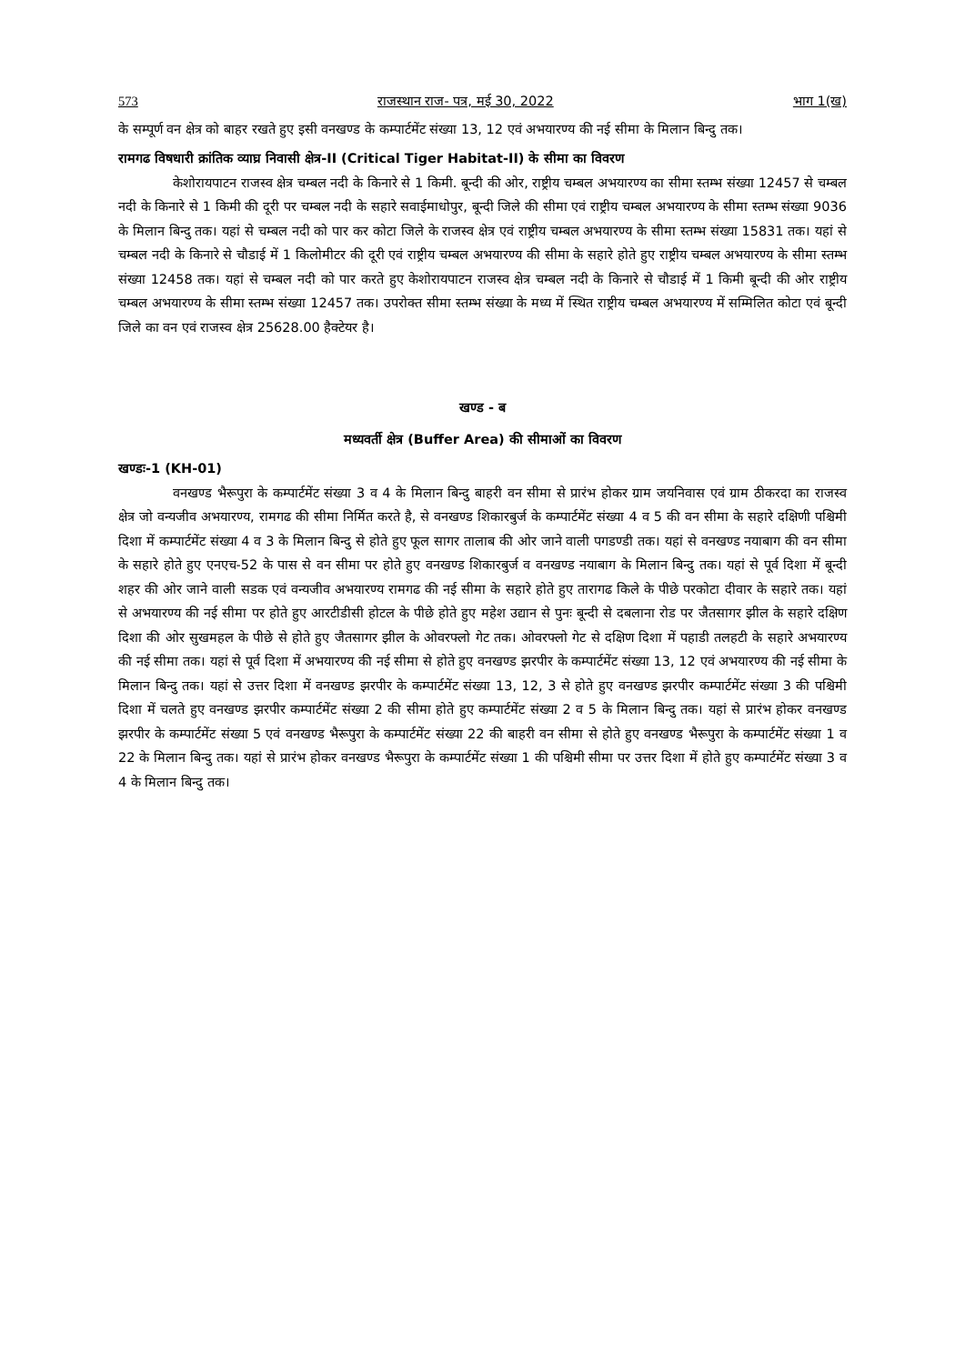573 राजस्थान राज- पत्र, मई 30, 2022 भाग 1(ख)
के सम्पूर्ण वन क्षेत्र को बाहर रखते हुए इसी वनखण्ड के कम्पार्टमेंट संख्या 13, 12 एवं अभयारण्य की नई सीमा के मिलान बिन्दु तक।
रामगढ विषधारी क्रांतिक व्याघ्र निवासी क्षेत्र-II (Critical Tiger Habitat-II) के सीमा का विवरण
केशोरायपाटन राजस्व क्षेत्र चम्बल नदी के किनारे से 1 किमी. बून्दी की ओर, राष्ट्रीय चम्बल अभयारण्य का सीमा स्तम्भ संख्या 12457 से चम्बल नदी के किनारे से 1 किमी की दूरी पर चम्बल नदी के सहारे सवाईमाधोपुर, बून्दी जिले की सीमा एवं राष्ट्रीय चम्बल अभयारण्य के सीमा स्तम्भ संख्या 9036 के मिलान बिन्दु तक। यहां से चम्बल नदी को पार कर कोटा जिले के राजस्व क्षेत्र एवं राष्ट्रीय चम्बल अभयारण्य के सीमा स्तम्भ संख्या 15831 तक। यहां से चम्बल नदी के किनारे से चौडाई में 1 किलोमीटर की दूरी एवं राष्ट्रीय चम्बल अभयारण्य की सीमा के सहारे होते हुए राष्ट्रीय चम्बल अभयारण्य के सीमा स्तम्भ संख्या 12458 तक। यहां से चम्बल नदी को पार करते हुए केशोरायपाटन राजस्व क्षेत्र चम्बल नदी के किनारे से चौडाई में 1 किमी बून्दी की ओर राष्ट्रीय चम्बल अभयारण्य के सीमा स्तम्भ संख्या 12457 तक। उपरोक्त सीमा स्तम्भ संख्या के मध्य में स्थित राष्ट्रीय चम्बल अभयारण्य में सम्मिलित कोटा एवं बून्दी जिले का वन एवं राजस्व क्षेत्र 25628.00 हैक्टेयर है।
खण्ड - ब
मध्यवर्ती क्षेत्र (Buffer Area) की सीमाओं का विवरण
खण्डः-1 (KH-01)
वनखण्ड भैरूपुरा के कम्पार्टमेंट संख्या 3 व 4 के मिलान बिन्दु बाहरी वन सीमा से प्रारंभ होकर ग्राम जयनिवास एवं ग्राम ठीकरदा का राजस्व क्षेत्र जो वन्यजीव अभयारण्य, रामगढ की सीमा निर्मित करते है, से वनखण्ड शिकारबुर्ज के कम्पार्टमेंट संख्या 4 व 5 की वन सीमा के सहारे दक्षिणी पश्चिमी दिशा में कम्पार्टमेंट संख्या 4 व 3 के मिलान बिन्दु से होते हुए फूल सागर तालाब की ओर जाने वाली पगडण्डी तक। यहां से वनखण्ड नयाबाग की वन सीमा के सहारे होते हुए एनएच-52 के पास से वन सीमा पर होते हुए वनखण्ड शिकारबुर्ज व वनखण्ड नयाबाग के मिलान बिन्दु तक। यहां से पूर्व दिशा में बून्दी शहर की ओर जाने वाली सडक एवं वन्यजीव अभयारण्य रामगढ की नई सीमा के सहारे होते हुए तारागढ किले के पीछे परकोटा दीवार के सहारे तक। यहां से अभयारण्य की नई सीमा पर होते हुए आरटीडीसी होटल के पीछे होते हुए महेश उद्यान से पुनः बून्दी से दबलाना रोड पर जैतसागर झील के सहारे दक्षिण दिशा की ओर सुखमहल के पीछे से होते हुए जैतसागर झील के ओवरफ्लो गेट तक। ओवरफ्लो गेट से दक्षिण दिशा में पहाडी तलहटी के सहारे अभयारण्य की नई सीमा तक। यहां से पूर्व दिशा में अभयारण्य की नई सीमा से होते हुए वनखण्ड झरपीर के कम्पार्टमेंट संख्या 13, 12 एवं अभयारण्य की नई सीमा के मिलान बिन्दु तक। यहां से उत्तर दिशा में वनखण्ड झरपीर के कम्पार्टमेंट संख्या 13, 12, 3 से होते हुए वनखण्ड झरपीर कम्पार्टमेंट संख्या 3 की पश्चिमी दिशा में चलते हुए वनखण्ड झरपीर कम्पार्टमेंट संख्या 2 की सीमा होते हुए कम्पार्टमेंट संख्या 2 व 5 के मिलान बिन्दु तक। यहां से प्रारंभ होकर वनखण्ड झरपीर के कम्पार्टमेंट संख्या 5 एवं वनखण्ड भैरूपुरा के कम्पार्टमेंट संख्या 22 की बाहरी वन सीमा से होते हुए वनखण्ड भैरूपुरा के कम्पार्टमेंट संख्या 1 व 22 के मिलान बिन्दु तक। यहां से प्रारंभ होकर वनखण्ड भैरूपुरा के कम्पार्टमेंट संख्या 1 की पश्चिमी सीमा पर उत्तर दिशा में होते हुए कम्पार्टमेंट संख्या 3 व 4 के मिलान बिन्दु तक।